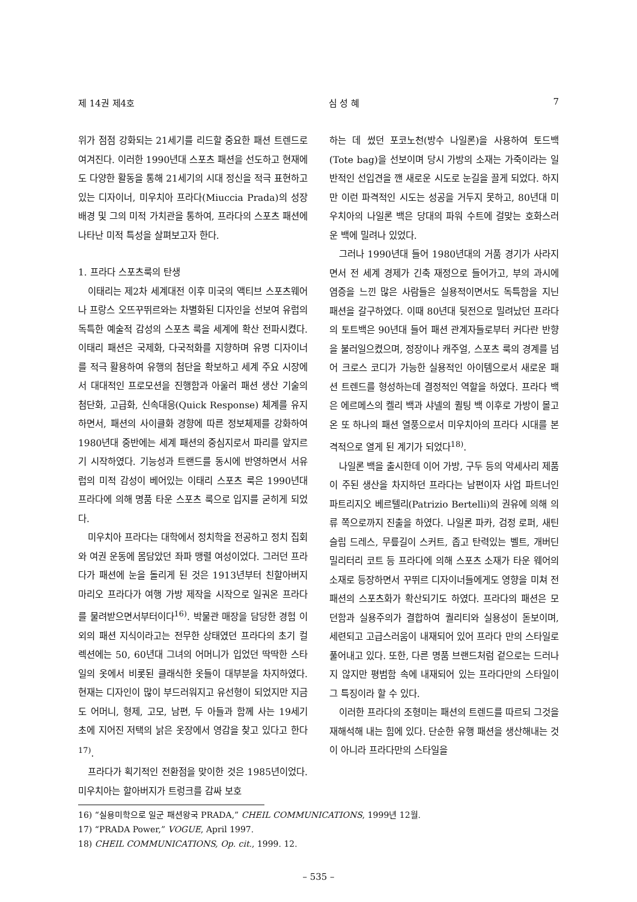제 14권 제4호 심 성 혜 7
위가 점점 강화되는 21세기를 리드할 중요한 패션 트렌드로 여겨진다. 이러한 1990년대 스포츠 패션을 선도하고 현재에도 다양한 활동을 통해 21세기의 시대 정신을 적극 표현하고 있는 디자이너, 미우치아 프라다(Miuccia Prada)의 성장 배경 및 그의 미적 가치관을 통하여, 프라다의 스포츠 패션에 나타난 미적 특성을 살펴보고자 한다.
1. 프라다 스포츠룩의 탄생
이태리는 제2차 세계대전 이후 미국의 액티브 스포츠웨어나 프랑스 오뜨꾸뛰르와는 차별화된 디자인을 선보여 유럽의 독특한 예술적 감성의 스포츠 룩을 세계에 확산 전파시켰다. 이태리 패션은 국제화, 다국적화를 지향하며 유명 디자이너를 적극 활용하여 유행의 첨단을 확보하고 세계 주요 시장에서 대대적인 프로모션을 진행함과 아울러 패션 생산 기술의 첨단화, 고급화, 신속대응(Quick Response) 체계를 유지하면서, 패션의 사이클화 경향에 따른 정보체제를 강화하여 1980년대 중반에는 세계 패션의 중심지로서 파리를 앞지르기 시작하였다. 기능성과 트랜드를 동시에 반영하면서 서유럽의 미적 감성이 베어있는 이태리 스포츠 룩은 1990년대 프라다에 의해 명품 타운 스포츠 룩으로 입지를 굳히게 되었다.
미우치아 프라다는 대학에서 정치학을 전공하고 정치 집회와 여권 운동에 몸담았던 좌파 맹렬 여성이었다. 그러던 프라다가 패션에 눈을 돌리게 된 것은 1913년부터 친할아버지 마리오 프라다가 여행 가방 제작을 시작으로 일궈온 프라다를 물려받으면서부터이다<sup>16)</sup>. 박물관 매장을 담당한 경험 이외의 패션 지식이라고는 전무한 상태였던 프라다의 초기 컬렉션에는 50, 60년대 그녀의 어머니가 입었던 딱딱한 스타일의 옷에서 비롯된 클래식한 옷들이 대부분을 차지하였다. 현재는 디자인이 많이 부드러워지고 유선형이 되었지만 지금도 어머니, 형제, 고모, 남편, 두 아들과 함께 사는 19세기 초에 지어진 저택의 낡은 옷장에서 영감을 찾고 있다고 한다<sup>17)</sup>.
프라다가 획기적인 전환점을 맞이한 것은 1985년이었다. 미우치아는 할아버지가 트렁크를 감싸 보호
하는 데 썼던 포코노천(방수 나일론)을 사용하여 토드백(Tote bag)을 선보이며 당시 가방의 소재는 가죽이라는 일반적인 선입견을 깬 새로운 시도로 눈길을 끌게 되었다. 하지만 이런 파격적인 시도는 성공을 거두지 못하고, 80년대 미우치아의 나일론 백은 당대의 파워 수트에 걸맞는 호화스러운 백에 밀려나 있었다.
그러나 1990년대 들어 1980년대의 거품 경기가 사라지면서 전 세계 경제가 긴축 재정으로 들어가고, 부의 과시에 염증을 느낀 많은 사람들은 실용적이면서도 독특함을 지닌 패션을 갈구하였다. 이때 80년대 뒷전으로 밀려났던 프라다의 토트백은 90년대 들어 패션 관계자들로부터 커다란 반향을 불러일으켰으며, 정장이나 캐주얼, 스포츠 룩의 경계를 넘어 크로스 코디가 가능한 실용적인 아이템으로서 새로운 패션 트렌드를 형성하는데 결정적인 역할을 하였다. 프라다 백은 에르메스의 켈리 백과 샤넬의 퀼팅 백 이후로 가방이 몰고 온 또 하나의 패션 열풍으로서 미우치아의 프라다 시대를 본격적으로 열게 된 계기가 되었다<sup>18)</sup>.
나일론 백을 출시한데 이어 가방, 구두 등의 악세사리 제품이 주된 생산을 차지하던 프라다는 남편이자 사업 파트너인 파트리지오 베르텔리(Patrizio Bertelli)의 권유에 의해 의류 쪽으로까지 진출을 하였다. 나일론 파카, 검정 로퍼, 새틴 슬립 드레스, 무릎길이 스커트, 좁고 탄력있는 벨트, 개버딘 밀리터리 코트 등 프라다에 의해 스포츠 소재가 타운 웨어의 소재로 등장하면서 꾸뛰르 디자이너들에게도 영향을 미쳐 전 패션의 스포츠화가 확산되기도 하였다. 프라다의 패션은 모던함과 실용주의가 결합하여 퀄리티와 실용성이 돋보이며, 세련되고 고급스러움이 내재되어 있어 프라다 만의 스타일로 풀어내고 있다. 또한, 다른 명품 브랜드처럼 겉으로는 드러나지 않지만 평범함 속에 내재되어 있는 프라다만의 스타일이 그 특징이라 할 수 있다.
이러한 프라다의 조형미는 패션의 트렌드를 따르되 그것을 재해석해 내는 힘에 있다. 단순한 유행 패션을 생산해내는 것이 아니라 프라다만의 스타일을
16) “실용미학으로 일군 패션왕국 PRADA,” CHEIL COMMUNICATIONS, 1999년 12월.
17) “PRADA Power,” VOGUE, April 1997.
18) CHEIL COMMUNICATIONS, Op. cit., 1999. 12.
– 535 –